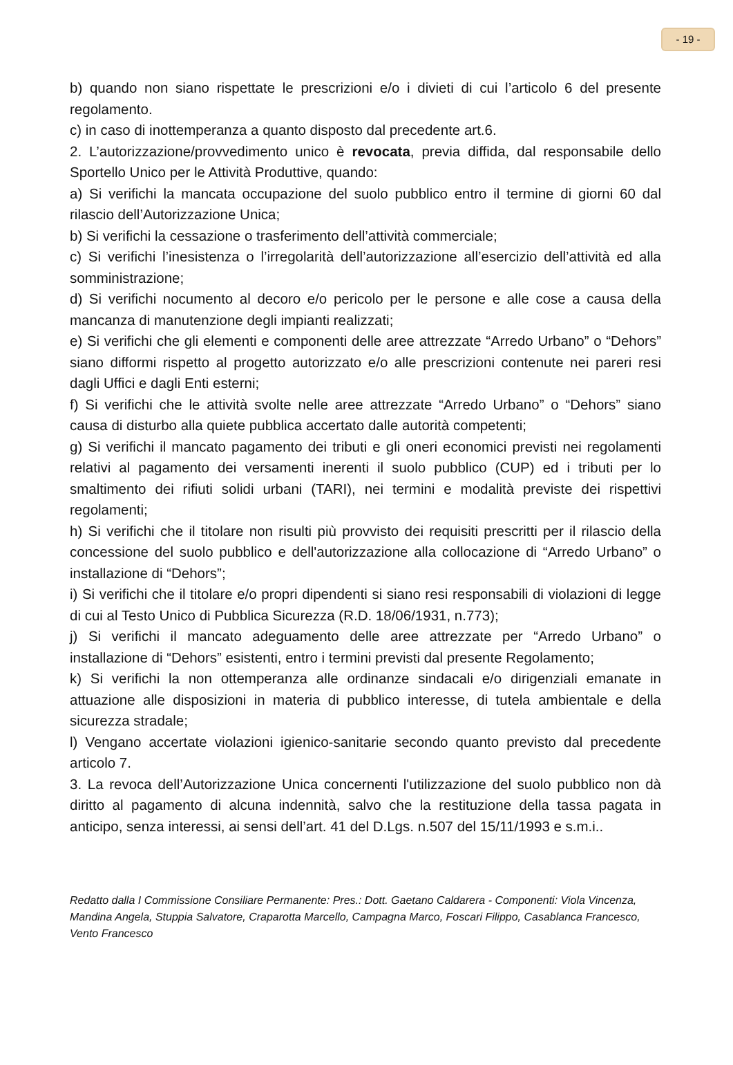- 19 -
b) quando non siano rispettate le prescrizioni e/o i divieti di cui l’articolo 6 del presente regolamento.
c) in caso di inottemperanza a quanto disposto dal precedente art.6.
2. L’autorizzazione/provvedimento unico è revocata, previa diffida, dal responsabile dello Sportello Unico per le Attività Produttive, quando:
a) Si verifichi la mancata occupazione del suolo pubblico entro il termine di giorni 60 dal rilascio dell’Autorizzazione Unica;
b) Si verifichi la cessazione o trasferimento dell’attività commerciale;
c) Si verifichi l’inesistenza o l’irregolarità dell’autorizzazione all’esercizio dell’attività ed alla somministrazione;
d) Si verifichi nocumento al decoro e/o pericolo per le persone e alle cose a causa della mancanza di manutenzione degli impianti realizzati;
e) Si verifichi che gli elementi e componenti delle aree attrezzate “Arredo Urbano” o “Dehors” siano difformi rispetto al progetto autorizzato e/o alle prescrizioni contenute nei pareri resi dagli Uffici e dagli Enti esterni;
f) Si verifichi che le attività svolte nelle aree attrezzate “Arredo Urbano” o “Dehors” siano causa di disturbo alla quiete pubblica accertato dalle autorità competenti;
g) Si verifichi il mancato pagamento dei tributi e gli oneri economici previsti nei regolamenti relativi al pagamento dei versamenti inerenti il suolo pubblico (CUP) ed i tributi per lo smaltimento dei rifiuti solidi urbani (TARI), nei termini e modalità previste dei rispettivi regolamenti;
h) Si verifichi che il titolare non risulti più provvisto dei requisiti prescritti per il rilascio della concessione del suolo pubblico e dell'autorizzazione alla collocazione di “Arredo Urbano” o installazione di “Dehors”;
i) Si verifichi che il titolare e/o propri dipendenti si siano resi responsabili di violazioni di legge di cui al Testo Unico di Pubblica Sicurezza (R.D. 18/06/1931, n.773);
j) Si verifichi il mancato adeguamento delle aree attrezzate per “Arredo Urbano” o installazione di “Dehors” esistenti, entro i termini previsti dal presente Regolamento;
k) Si verifichi la non ottemperanza alle ordinanze sindacali e/o dirigenziali emanate in attuazione alle disposizioni in materia di pubblico interesse, di tutela ambientale e della sicurezza stradale;
l) Vengano accertate violazioni igienico-sanitarie secondo quanto previsto dal precedente articolo 7.
3. La revoca dell’Autorizzazione Unica concernenti l'utilizzazione del suolo pubblico non dà diritto al pagamento di alcuna indennità, salvo che la restituzione della tassa pagata in anticipo, senza interessi, ai sensi dell’art. 41 del D.Lgs. n.507 del 15/11/1993 e s.m.i..
Redatto dalla I Commissione Consiliare Permanente: Pres.: Dott. Gaetano Caldarera - Componenti: Viola Vincenza, Mandina Angela, Stuppia Salvatore, Craparotta Marcello, Campagna Marco, Foscari Filippo, Casablanca Francesco, Vento Francesco